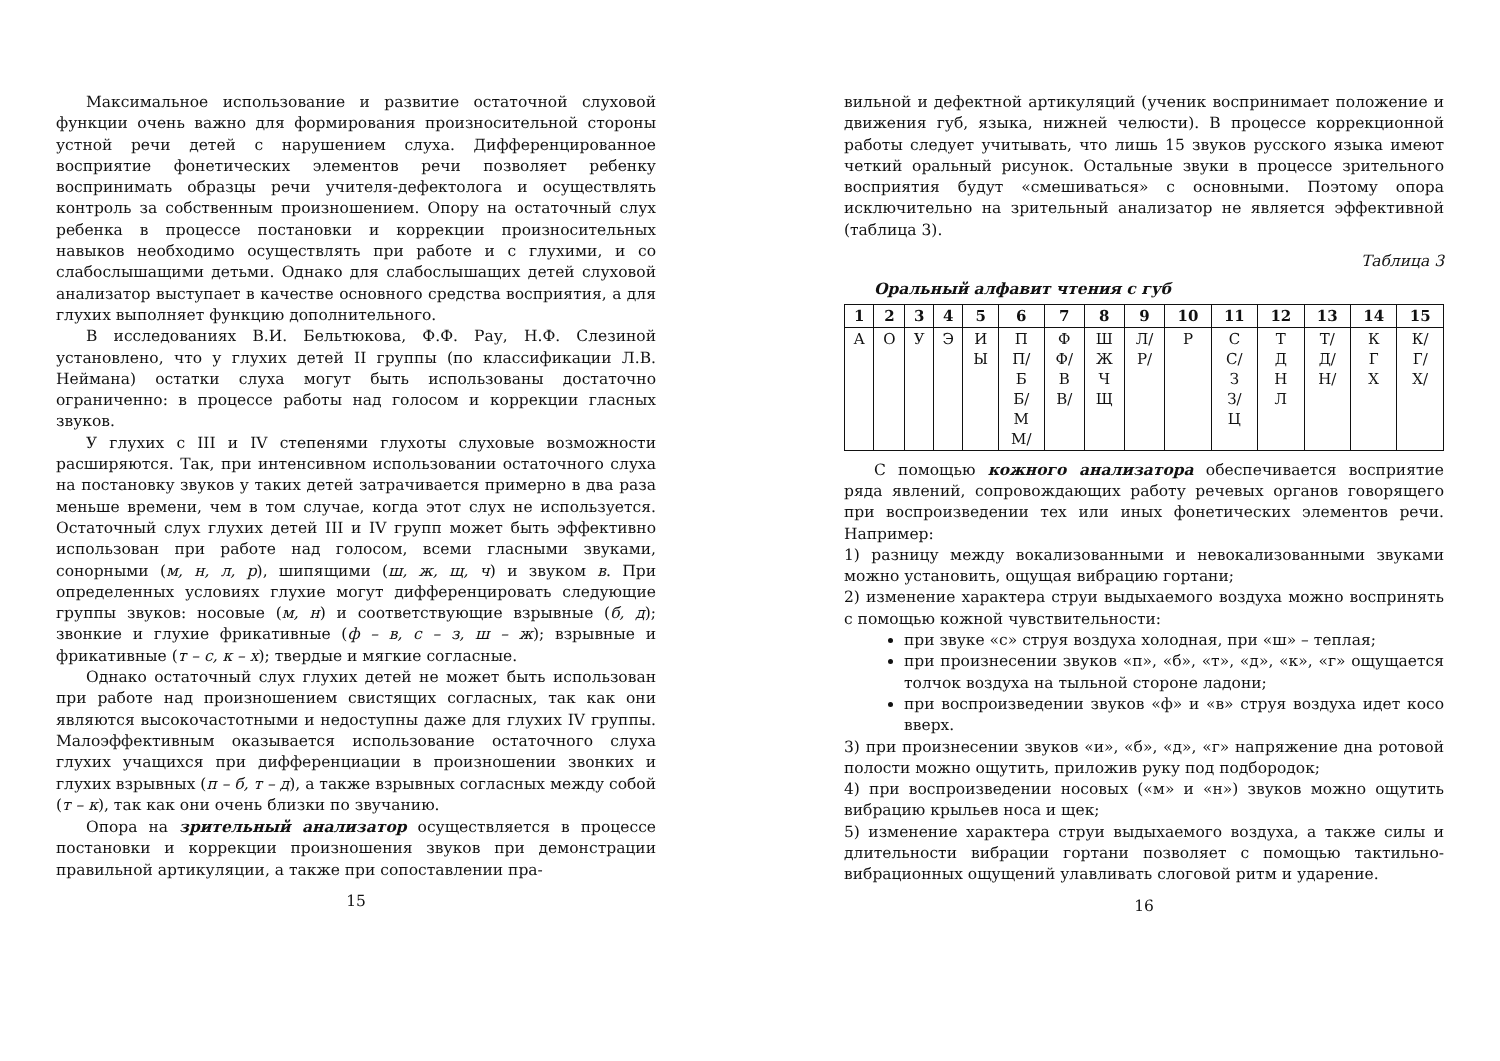Максимальное использование и развитие остаточной слуховой функции очень важно для формирования произносительной стороны устной речи детей с нарушением слуха. Дифференцированное восприятие фонетических элементов речи позволяет ребенку воспринимать образцы речи учителя-дефектолога и осуществлять контроль за собственным произношением. Опору на остаточный слух ребенка в процессе постановки и коррекции произносительных навыков необходимо осуществлять при работе и с глухими, и со слабослышащими детьми. Однако для слабослышащих детей слуховой анализатор выступает в качестве основного средства восприятия, а для глухих выполняет функцию дополнительного.
В исследованиях В.И. Бельтюкова, Ф.Ф. Рау, Н.Ф. Слезиной установлено, что у глухих детей II группы (по классификации Л.В. Неймана) остатки слуха могут быть использованы достаточно ограниченно: в процессе работы над голосом и коррекции гласных звуков.
У глухих с III и IV степенями глухоты слуховые возможности расширяются. Так, при интенсивном использовании остаточного слуха на постановку звуков у таких детей затрачивается примерно в два раза меньше времени, чем в том случае, когда этот слух не используется. Остаточный слух глухих детей III и IV групп может быть эффективно использован при работе над голосом, всеми гласными звуками, сонорными (м, н, л, р), шипящими (ш, ж, щ, ч) и звуком в. При определенных условиях глухие могут дифференцировать следующие группы звуков: носовые (м, н) и соответствующие взрывные (б, д); звонкие и глухие фрикативные (ф – в, с – з, ш – ж); взрывные и фрикативные (т – с, к – х); твердые и мягкие согласные.
Однако остаточный слух глухих детей не может быть использован при работе над произношением свистящих согласных, так как они являются высокочастотными и недоступны даже для глухих IV группы. Малоэффективным оказывается использование остаточного слуха глухих учащихся при дифференциации в произношении звонких и глухих взрывных (п – б, т – д), а также взрывных согласных между собой (т – к), так как они очень близки по звучанию.
Опора на зрительный анализатор осуществляется в процессе постановки и коррекции произношения звуков при демонстрации правильной артикуляции, а также при сопоставлении пра-
15
вильной и дефектной артикуляций (ученик воспринимает положение и движения губ, языка, нижней челюсти). В процессе коррекционной работы следует учитывать, что лишь 15 звуков русского языка имеют четкий оральный рисунок. Остальные звуки в процессе зрительного восприятия будут «смешиваться» с основными. Поэтому опора исключительно на зрительный анализатор не является эффективной (таблица 3).
Таблица 3
Оральный алфавит чтения с губ
| 1 | 2 | 3 | 4 | 5 | 6 | 7 | 8 | 9 | 10 | 11 | 12 | 13 | 14 | 15 |
| --- | --- | --- | --- | --- | --- | --- | --- | --- | --- | --- | --- | --- | --- | --- |
| А | О | У | Э | И Ы | П П/ Б Б/ М М/ | Ф Ф/ В В/ | Ш Ж Ч Щ | Л/ Р/ | Р | С С/ З З/ Ц | Т Д Н Л | Т/ Д/ Н/ | К Г Х | К/ Г/ Х/ |
С помощью кожного анализатора обеспечивается восприятие ряда явлений, сопровождающих работу речевых органов говорящего при воспроизведении тех или иных фонетических элементов речи. Например:
1) разницу между вокализованными и невокализованными звуками можно установить, ощущая вибрацию гортани;
2) изменение характера струи выдыхаемого воздуха можно воспринять с помощью кожной чувствительности:
при звуке «с» струя воздуха холодная, при «ш» – теплая;
при произнесении звуков «п», «б», «т», «д», «к», «г» ощущается толчок воздуха на тыльной стороне ладони;
при воспроизведении звуков «ф» и «в» струя воздуха идет косо вверх.
3) при произнесении звуков «и», «б», «д», «г» напряжение дна ротовой полости можно ощутить, приложив руку под подбородок;
4) при воспроизведении носовых («м» и «н») звуков можно ощутить вибрацию крыльев носа и щек;
5) изменение характера струи выдыхаемого воздуха, а также силы и длительности вибрации гортани позволяет с помощью тактильно-вибрационных ощущений улавливать слоговой ритм и ударение.
16